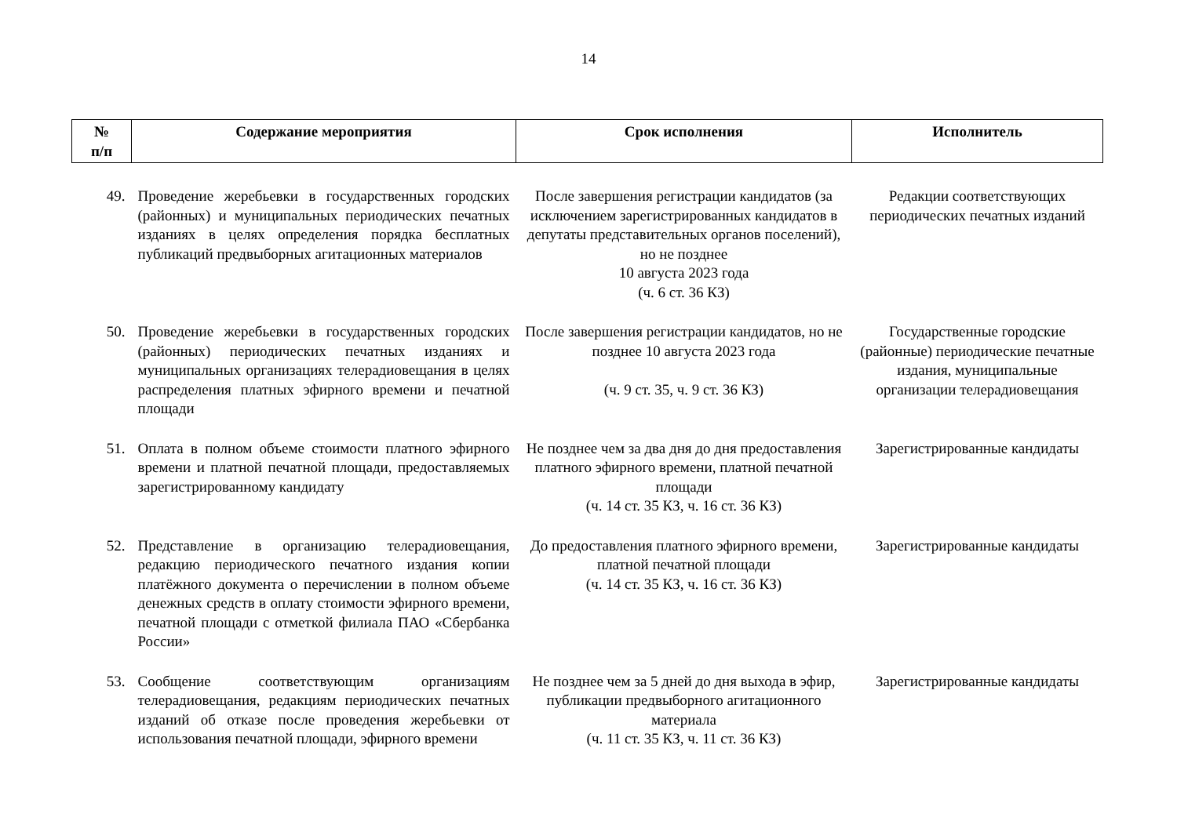14
| № п/п | Содержание мероприятия | Срок исполнения | Исполнитель |
| --- | --- | --- | --- |
| 49. | Проведение жеребьевки в государственных городских (районных) и муниципальных периодических печатных изданиях в целях определения порядка бесплатных публикаций предвыборных агитационных материалов | После завершения регистрации кандидатов (за исключением зарегистрированных кандидатов в депутаты представительных органов поселений), но не позднее 10 августа 2023 года (ч. 6 ст. 36 КЗ) | Редакции соответствующих периодических печатных изданий |
| 50. | Проведение жеребьевки в государственных городских (районных) периодических печатных изданиях и муниципальных организациях телерадиовещания в целях распределения платных эфирного времени и печатной площади | После завершения регистрации кандидатов, но не позднее 10 августа 2023 года (ч. 9 ст. 35, ч. 9 ст. 36 КЗ) | Государственные городские (районные) периодические печатные издания, муниципальные организации телерадиовещания |
| 51. | Оплата в полном объеме стоимости платного эфирного времени и платной печатной площади, предоставляемых зарегистрированному кандидату | Не позднее чем за два дня до дня предоставления платного эфирного времени, платной печатной площади (ч. 14 ст. 35 КЗ, ч. 16 ст. 36 КЗ) | Зарегистрированные кандидаты |
| 52. | Представление в организацию телерадиовещания, редакцию периодического печатного издания копии платёжного документа о перечислении в полном объеме денежных средств в оплату стоимости эфирного времени, печатной площади с отметкой филиала ПАО «Сбербанка России» | До предоставления платного эфирного времени, платной печатной площади (ч. 14 ст. 35 КЗ, ч. 16 ст. 36 КЗ) | Зарегистрированные кандидаты |
| 53. | Сообщение соответствующим организациям телерадиовещания, редакциям периодических печатных изданий об отказе после проведения жеребьевки от использования печатной площади, эфирного времени | Не позднее чем за 5 дней до дня выхода в эфир, публикации предвыборного агитационного материала (ч. 11 ст. 35 КЗ, ч. 11 ст. 36 КЗ) | Зарегистрированные кандидаты |